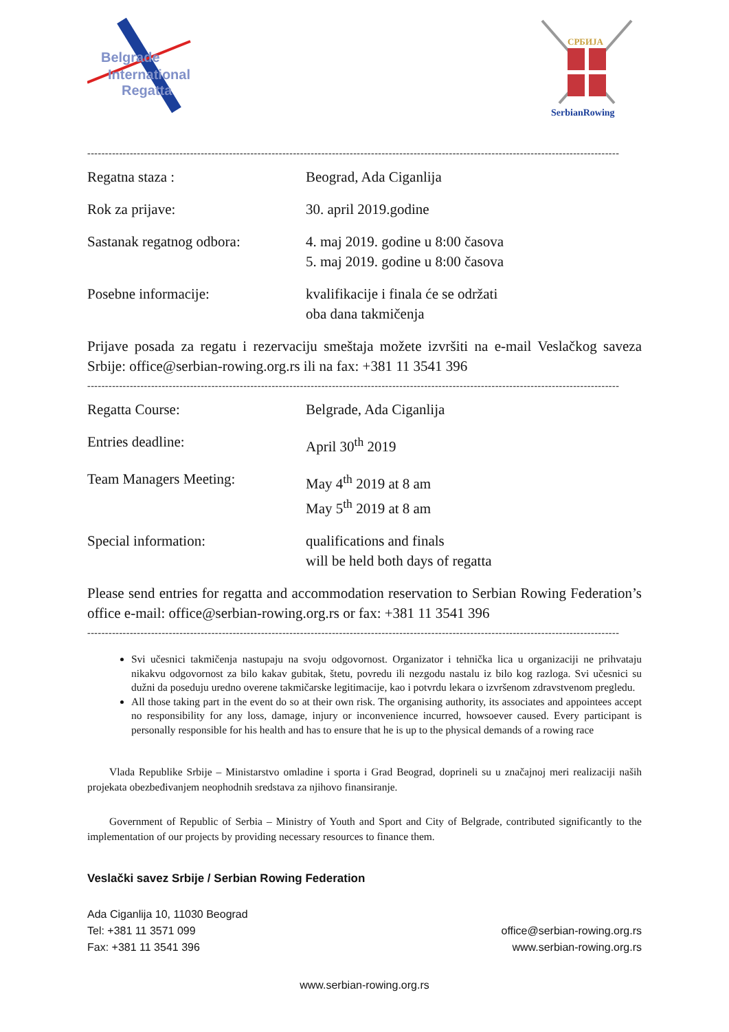Belgrade
International
Regatta
СРБИЈА
SerbianRowing
------------------------------------------------------------------------------------------------------------------------------------------------------
Regatna staza : Beograd, Ada Ciganlija
Rok za prijave: 30. april 2019.godine
Sastanak regatnog odbora: 4. maj 2019. godine u 8:00 časova
5. maj 2019. godine u 8:00 časova
Posebne informacije: kvalifikacije i finala će se održati
oba dana takmičenja
Prijave posada za regatu i rezervaciju smeštaja možete izvršiti na e-mail Veslačkog saveza Srbije: office@serbian-rowing.org.rs ili na fax: +381 11 3541 396
------------------------------------------------------------------------------------------------------------------------------------------------------
Regatta Course: Belgrade, Ada Ciganlija
Entries deadline: April 30<sup>th</sup> 2019
Team Managers Meeting: May 4<sup>th</sup> 2019 at 8 am
May 5<sup>th</sup> 2019 at 8 am
Special information: qualifications and finals
will be held both days of regatta
Please send entries for regatta and accommodation reservation to Serbian Rowing Federation’s office e-mail: office@serbian-rowing.org.rs or fax: +381 11 3541 396
------------------------------------------------------------------------------------------------------------------------------------------------------
Svi učesnici takmičenja nastupaju na svoju odgovornost. Organizator i tehnička lica u organizaciji ne prihvataju nikakvu odgovornost za bilo kakav gubitak, štetu, povredu ili nezgodu nastalu iz bilo kog razloga. Svi učesnici su dužni da poseduju uredno overene takmičarske legitimacije, kao i potvrdu lekara o izvršenom zdravstvenom pregledu.
All those taking part in the event do so at their own risk. The organising authority, its associates and appointees accept no responsibility for any loss, damage, injury or inconvenience incurred, howsoever caused. Every participant is personally responsible for his health and has to ensure that he is up to the physical demands of a rowing race
Vlada Republike Srbije – Ministarstvo omladine i sporta i Grad Beograd, doprineli su u značajnoj meri realizaciji naših projekata obezbeđivanjem neophodnih sredstava za njihovo finansiranje.
Government of Republic of Serbia – Ministry of Youth and Sport and City of Belgrade, contributed significantly to the implementation of our projects by providing necessary resources to finance them.
Veslački savez Srbije / Serbian Rowing Federation
Ada Ciganlija 10, 11030 Beograd
Tel: +381 11 3571 099
Fax: +381 11 3541 396
office@serbian-rowing.org.rs
www.serbian-rowing.org.rs
www.serbian-rowing.org.rs